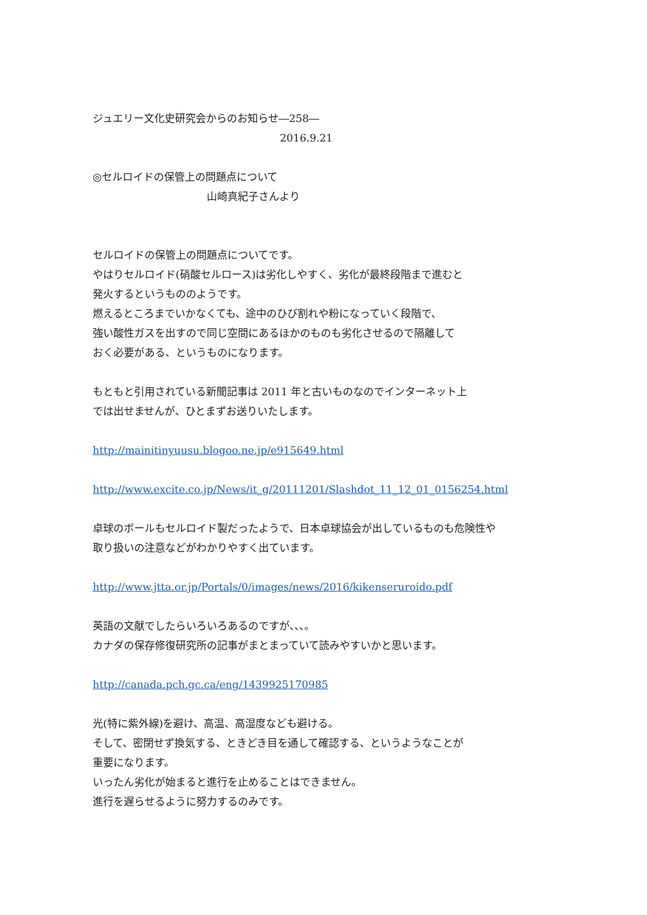ジュエリー文化史研究会からのお知らせ―258―
2016.9.21
◎セルロイドの保管上の問題点について
山崎真紀子さんより
セルロイドの保管上の問題点についてです。
やはりセルロイド(硝酸セルロース)は劣化しやすく、劣化が最終段階まで進むと
発火するというもののようです。
燃えるところまでいかなくても、途中のひび割れや粉になっていく段階で、
強い酸性ガスを出すので同じ空間にあるほかのものも劣化させるので隔離して
おく必要がある、というものになります。
もともと引用されている新聞記事は 2011 年と古いものなのでインターネット上
では出せませんが、ひとまずお送りいたします。
http://mainitinyuusu.blogoo.ne.jp/e915649.html
http://www.excite.co.jp/News/it_g/20111201/Slashdot_11_12_01_0156254.html
卓球のボールもセルロイド製だったようで、日本卓球協会が出しているものも危険性や
取り扱いの注意などがわかりやすく出ています。
http://www.jtta.or.jp/Portals/0/images/news/2016/kikenseruroido.pdf
英語の文献でしたらいろいろあるのですが､､､。
カナダの保存修復研究所の記事がまとまっていて読みやすいかと思います。
http://canada.pch.gc.ca/eng/1439925170985
光(特に紫外線)を避け、高温、高湿度なども避ける。
そして、密閉せず換気する、ときどき目を通して確認する、というようなことが
重要になります。
いったん劣化が始まると進行を止めることはできません。
進行を遅らせるように努力するのみです。